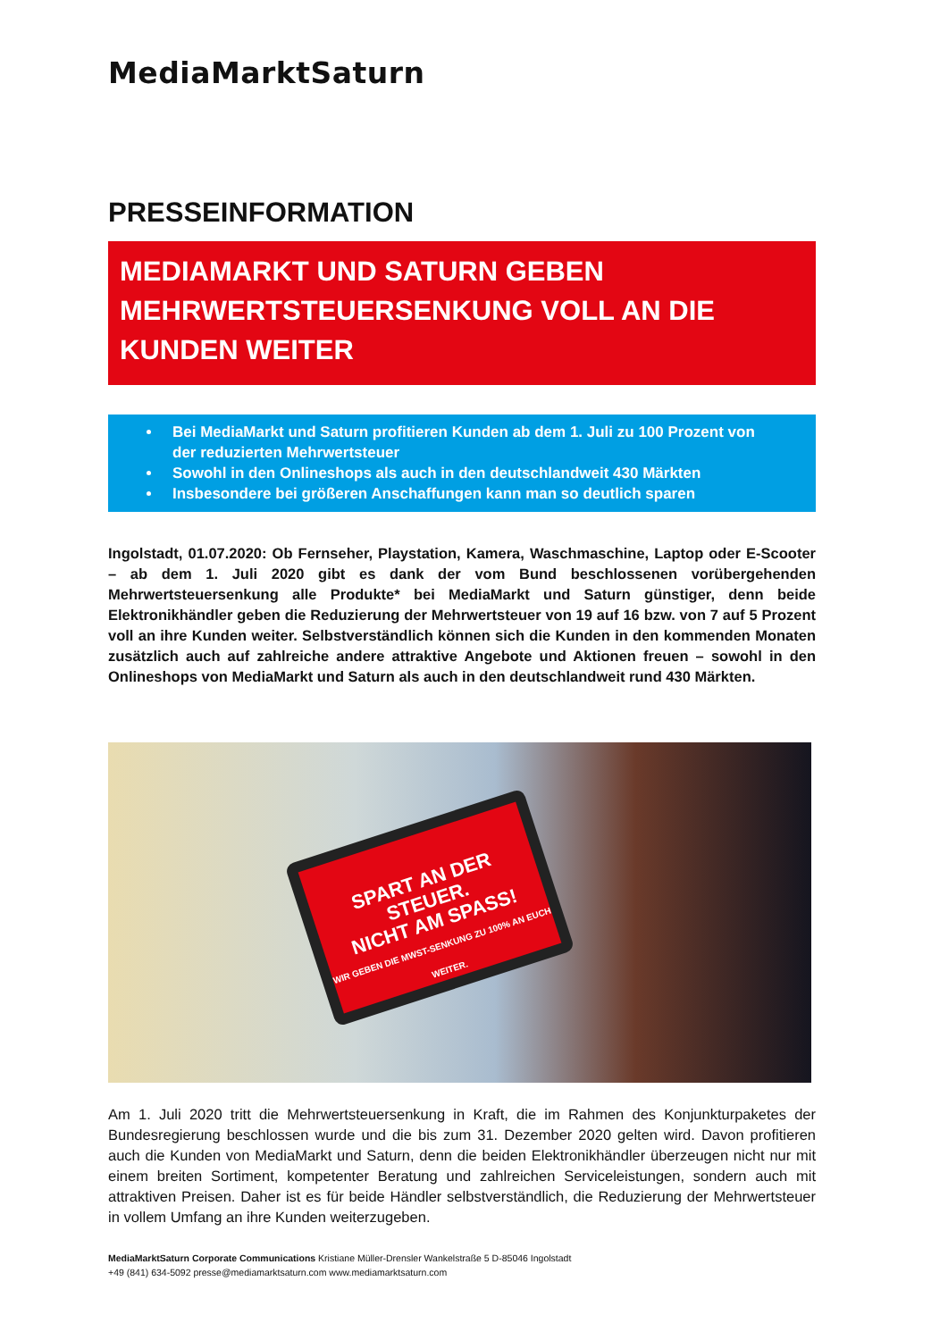MediaMarktSaturn
PRESSEINFORMATION
MEDIAMARKT UND SATURN GEBEN MEHRWERTSTEUERSENKUNG VOLL AN DIE KUNDEN WEITER
Bei MediaMarkt und Saturn profitieren Kunden ab dem 1. Juli zu 100 Prozent von der reduzierten Mehrwertsteuer
Sowohl in den Onlineshops als auch in den deutschlandweit 430 Märkten
Insbesondere bei größeren Anschaffungen kann man so deutlich sparen
Ingolstadt, 01.07.2020: Ob Fernseher, Playstation, Kamera, Waschmaschine, Laptop oder E-Scooter – ab dem 1. Juli 2020 gibt es dank der vom Bund beschlossenen vorübergehenden Mehrwertsteuersenkung alle Produkte* bei MediaMarkt und Saturn günstiger, denn beide Elektronikhändler geben die Reduzierung der Mehrwertsteuer von 19 auf 16 bzw. von 7 auf 5 Prozent voll an ihre Kunden weiter. Selbstverständlich können sich die Kunden in den kommenden Monaten zusätzlich auch auf zahlreiche andere attraktive Angebote und Aktionen freuen – sowohl in den Onlineshops von MediaMarkt und Saturn als auch in den deutschlandweit rund 430 Märkten.
SPART AN DER STEUER.
NICHT AM SPASS!
WIR GEBEN DIE MWST-SENKUNG ZU 100% AN EUCH WEITER.
Am 1. Juli 2020 tritt die Mehrwertsteuersenkung in Kraft, die im Rahmen des Konjunkturpaketes der Bundesregierung beschlossen wurde und die bis zum 31. Dezember 2020 gelten wird. Davon profitieren auch die Kunden von MediaMarkt und Saturn, denn die beiden Elektronikhändler überzeugen nicht nur mit einem breiten Sortiment, kompetenter Beratung und zahlreichen Serviceleistungen, sondern auch mit attraktiven Preisen. Daher ist es für beide Händler selbstverständlich, die Reduzierung der Mehrwertsteuer in vollem Umfang an ihre Kunden weiterzugeben.
MediaMarktSaturn Corporate Communications Kristiane Müller-Drensler Wankelstraße 5 D-85046 Ingolstadt
+49 (841) 634-5092 presse@mediamarktsaturn.com www.mediamarktsaturn.com